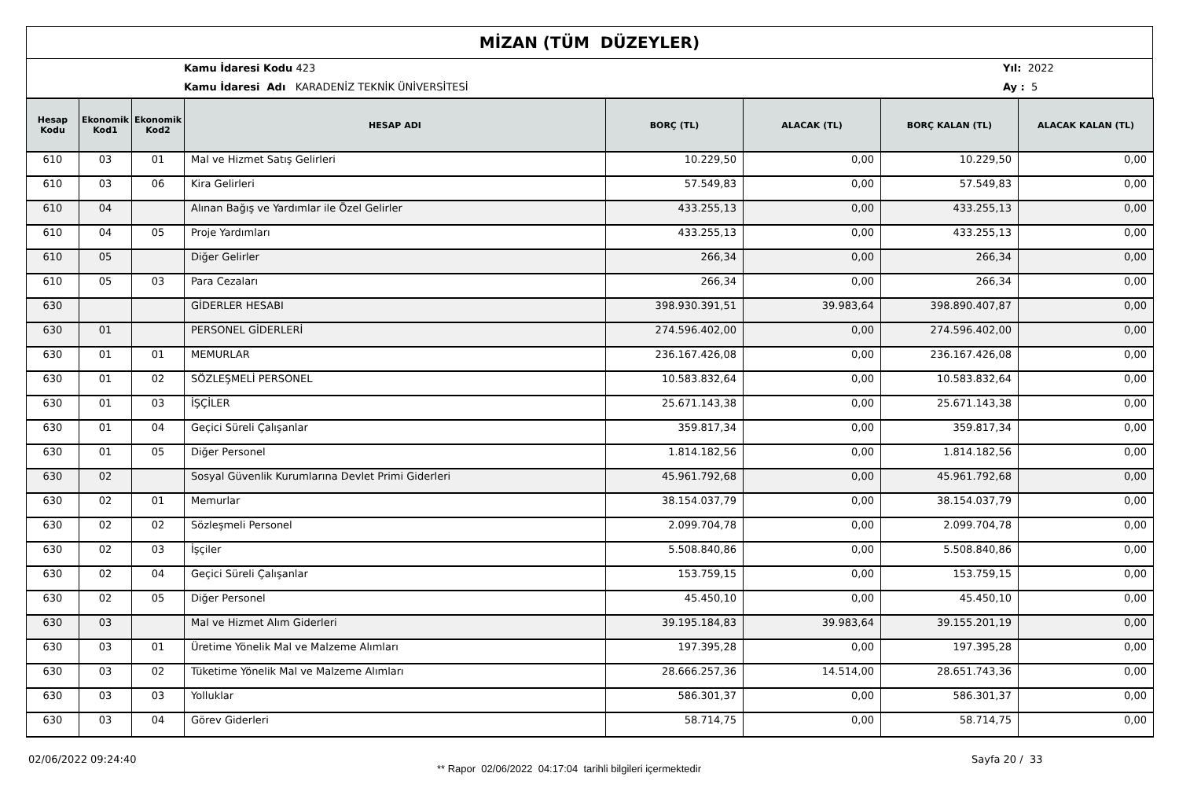MİZAN (TÜM DÜZEYLER)
Kamu İdaresi Kodu 423
Kamu İdaresi Adı KARADENİZ TEKNİK ÜNİVERSİTESİ
Yıl: 2022
Ay : 5
| Hesap Kodu | Ekonomik Kod1 | Ekonomik Kod2 | HESAP ADI | BORÇ (TL) | ALACAK (TL) | BORÇ KALAN (TL) | ALACAK KALAN (TL) |
| --- | --- | --- | --- | --- | --- | --- | --- |
| 610 | 03 | 01 | Mal ve Hizmet Satış Gelirleri | 10.229,50 | 0,00 | 10.229,50 | 0,00 |
| 610 | 03 | 06 | Kira Gelirleri | 57.549,83 | 0,00 | 57.549,83 | 0,00 |
| 610 | 04 | | Alınan Bağış ve Yardımlar ile Özel Gelirler | 433.255,13 | 0,00 | 433.255,13 | 0,00 |
| 610 | 04 | 05 | Proje Yardımları | 433.255,13 | 0,00 | 433.255,13 | 0,00 |
| 610 | 05 | | Diğer Gelirler | 266,34 | 0,00 | 266,34 | 0,00 |
| 610 | 05 | 03 | Para Cezaları | 266,34 | 0,00 | 266,34 | 0,00 |
| 630 | | | GİDERLER HESABI | 398.930.391,51 | 39.983,64 | 398.890.407,87 | 0,00 |
| 630 | 01 | | PERSONEL GİDERLERİ | 274.596.402,00 | 0,00 | 274.596.402,00 | 0,00 |
| 630 | 01 | 01 | MEMURLAR | 236.167.426,08 | 0,00 | 236.167.426,08 | 0,00 |
| 630 | 01 | 02 | SÖZLEŞMELİ PERSONEL | 10.583.832,64 | 0,00 | 10.583.832,64 | 0,00 |
| 630 | 01 | 03 | İŞÇİLER | 25.671.143,38 | 0,00 | 25.671.143,38 | 0,00 |
| 630 | 01 | 04 | Geçici Süreli Çalışanlar | 359.817,34 | 0,00 | 359.817,34 | 0,00 |
| 630 | 01 | 05 | Diğer Personel | 1.814.182,56 | 0,00 | 1.814.182,56 | 0,00 |
| 630 | 02 | | Sosyal Güvenlik Kurumlarına Devlet Primi Giderleri | 45.961.792,68 | 0,00 | 45.961.792,68 | 0,00 |
| 630 | 02 | 01 | Memurlar | 38.154.037,79 | 0,00 | 38.154.037,79 | 0,00 |
| 630 | 02 | 02 | Sözleşmeli Personel | 2.099.704,78 | 0,00 | 2.099.704,78 | 0,00 |
| 630 | 02 | 03 | İşçiler | 5.508.840,86 | 0,00 | 5.508.840,86 | 0,00 |
| 630 | 02 | 04 | Geçici Süreli Çalışanlar | 153.759,15 | 0,00 | 153.759,15 | 0,00 |
| 630 | 02 | 05 | Diğer Personel | 45.450,10 | 0,00 | 45.450,10 | 0,00 |
| 630 | 03 | | Mal ve Hizmet Alım Giderleri | 39.195.184,83 | 39.983,64 | 39.155.201,19 | 0,00 |
| 630 | 03 | 01 | Üretime Yönelik Mal ve Malzeme Alımları | 197.395,28 | 0,00 | 197.395,28 | 0,00 |
| 630 | 03 | 02 | Tüketime Yönelik Mal ve Malzeme Alımları | 28.666.257,36 | 14.514,00 | 28.651.743,36 | 0,00 |
| 630 | 03 | 03 | Yolluklar | 586.301,37 | 0,00 | 586.301,37 | 0,00 |
| 630 | 03 | 04 | Görev Giderleri | 58.714,75 | 0,00 | 58.714,75 | 0,00 |
02/06/2022 09:24:40
** Rapor 02/06/2022 04:17:04 tarihli bilgileri içermektedir
Sayfa 20 / 33